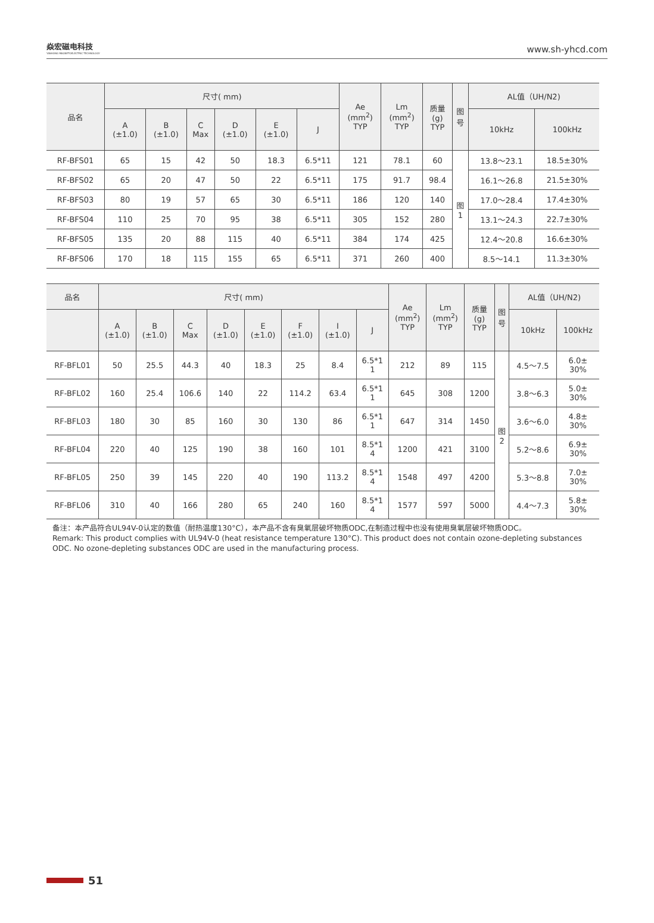焱宏磁电科技
YANHONG MAGNETOELECTRIC TECHNOLOGY
www.sh-yhcd.com
| 品名 | 尺寸( mm) | | | | | | Ae (mm<sup>2</sup>) TYP | Lm (mm<sup>2</sup>) TYP | 质量 (g) TYP | 图 号 | AL值（UH/N2) | |
| --- | --- | --- | --- | --- | --- | --- | --- | --- | --- | --- | --- | --- |
| | A (±1.0) | B (±1.0) | C Max | D (±1.0) | E (±1.0) | J | | | | | 10kHz | 100kHz |
| RF-BFS01 | 65 | 15 | 42 | 50 | 18.3 | 6.5*11 | 121 | 78.1 | 60 | 图 1 | 13.8～23.1 | 18.5±30% |
| RF-BFS02 | 65 | 20 | 47 | 50 | 22 | 6.5*11 | 175 | 91.7 | 98.4 | | 16.1～26.8 | 21.5±30% |
| RF-BFS03 | 80 | 19 | 57 | 65 | 30 | 6.5*11 | 186 | 120 | 140 | | 17.0～28.4 | 17.4±30% |
| RF-BFS04 | 110 | 25 | 70 | 95 | 38 | 6.5*11 | 305 | 152 | 280 | | 13.1～24.3 | 22.7±30% |
| RF-BFS05 | 135 | 20 | 88 | 115 | 40 | 6.5*11 | 384 | 174 | 425 | | 12.4～20.8 | 16.6±30% |
| RF-BFS06 | 170 | 18 | 115 | 155 | 65 | 6.5*11 | 371 | 260 | 400 | | 8.5～14.1 | 11.3±30% |
| 品名 | 尺寸( mm) | | | | | | | | Ae (mm<sup>2</sup>) TYP | Lm (mm<sup>2</sup>) TYP | 质量 (g) TYP | 图 号 | AL值（UH/N2) | |
| --- | --- | --- | --- | --- | --- | --- | --- | --- | --- | --- | --- | --- | --- | --- |
| | A (±1.0) | B (±1.0) | C Max | D (±1.0) | E (±1.0) | F (±1.0) | I (±1.0) | J | | | | | 10kHz | 100kHz |
| RF-BFL01 | 50 | 25.5 | 44.3 | 40 | 18.3 | 25 | 8.4 | 6.5*1 1 | 212 | 89 | 115 | 图 2 | 4.5～7.5 | 6.0± 30% |
| RF-BFL02 | 160 | 25.4 | 106.6 | 140 | 22 | 114.2 | 63.4 | 6.5*1 1 | 645 | 308 | 1200 | | 3.8～6.3 | 5.0± 30% |
| RF-BFL03 | 180 | 30 | 85 | 160 | 30 | 130 | 86 | 6.5*1 1 | 647 | 314 | 1450 | | 3.6～6.0 | 4.8± 30% |
| RF-BFL04 | 220 | 40 | 125 | 190 | 38 | 160 | 101 | 8.5*1 4 | 1200 | 421 | 3100 | | 5.2～8.6 | 6.9± 30% |
| RF-BFL05 | 250 | 39 | 145 | 220 | 40 | 190 | 113.2 | 8.5*1 4 | 1548 | 497 | 4200 | | 5.3～8.8 | 7.0± 30% |
| RF-BFL06 | 310 | 40 | 166 | 280 | 65 | 240 | 160 | 8.5*1 4 | 1577 | 597 | 5000 | | 4.4～7.3 | 5.8± 30% |
备注：本产品符合UL94V-0认定的数值（耐热温度130°C），本产品不含有臭氧层破坏物质ODC,在制造过程中也没有使用臭氧层破坏物质ODC。
Remark: This product complies with UL94V-0 (heat resistance temperature 130°C). This product does not contain ozone-depleting substances ODC. No ozone-depleting substances ODC are used in the manufacturing process.
51